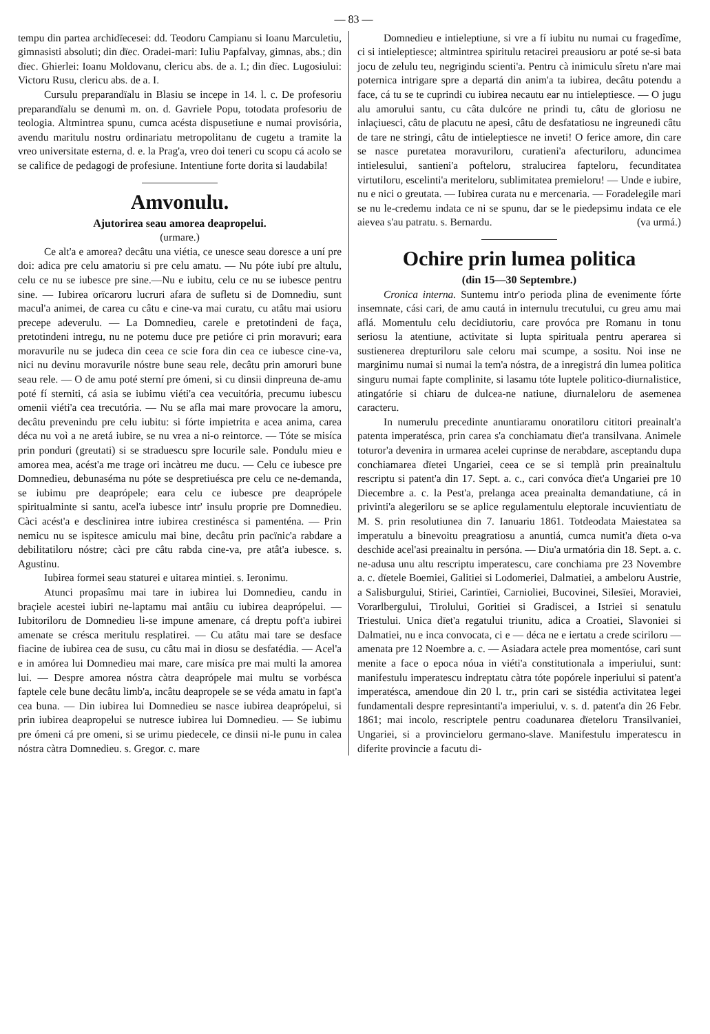— 83 —
tempu din partea archidïecesei: dd. Teodoru Campianu si Ioanu Marculetiu, gimnasisti absoluti; din dïec. Oradei-mari: Iuliu Papfalvay, gimnas, abs.; din dïec. Ghierlei: Ioanu Moldovanu, clericu abs. de a. I.; din dïec. Lugosiului: Victoru Rusu, clericu abs. de a. I.
Cursulu preparandïalu in Blasiu se incepe in 14. l. c. De profesoriu preparandïalu se denumì m. on. d. Gavriele Popu, totodata profesoriu de teologia. Altmintrea spunu, cumca acésta dispusetiune e numai provisória, avendu maritulu nostru ordinariatu metropolitanu de cugetu a tramite la vreo universitate esterna, d. e. la Prag'a, vreo doi teneri cu scopu cá acolo se se califice de pedagogi de profesiune. Intentiune forte dorita si laudabila!
Amvonulu.
Ajutorirea seau amorea deapropelui.
(urmare.)
Ce alt'a e amorea? decâtu una viétia, ce unesce seau doresce a uní pre doi: adica pre celu amatoriu si pre celu amatu. — Nu póte iubí pre altulu, celu ce nu se iubesce pre sine.—Nu e iubitu, celu ce nu se iubesce pentru sine. — Iubirea orïcaroru lucruri afara de sufletu si de Domnediu, sunt macul'a animei, de carea cu câtu e cine-va mai curatu, cu atâtu mai usioru precepe adeverulu. — La Domnedieu, carele e pretotindeni de faça, pretotindeni intregu, nu ne potemu duce pre petióre ci prin moravuri; eara moravurile nu se judeca din ceea ce scie fora din cea ce iubesce cine-va, nici nu devinu moravurile nóstre bune seau rele, decâtu prin amoruri bune seau rele. — O de amu poté sterní pre ómeni, si cu dinsii dinpreuna de-amu poté fí sterniti, cá asia se iubimu viéti'a cea vecuitória, precumu iubescu omenii viéti'a cea trecutória. — Nu se afla mai mare provocare la amoru, decâtu prevenindu pre celu iubitu: si fórte impietrita e acea anima, carea déca nu voì a ne aretá iubire, se nu vrea a ni-o reintorce. — Tóte se misíca prin ponduri (greutati) si se straduescu spre locurile sale. Pondulu mieu e amorea mea, acést'a me trage ori incàtreu me ducu. — Celu ce iubesce pre Domnedieu, debunaséma nu póte se despretiuésca pre celu ce ne-demanda, se iubimu pre deaprópele; eara celu ce iubesce pre deaprópele spiritualminte si santu, acel'a iubesce intr' insulu proprie pre Domnedieu. Càci acést'a e desclinirea intre iubirea crestinésca si pamenténa. — Prin nemicu nu se ispitesce amiculu mai bine, decâtu prin pacïnic'a rabdare a debilitatiloru nóstre; càci pre câtu rabda cine-va, pre atât'a iubesce. s. Agustinu.
Iubirea formei seau staturei e uitarea mintiei. s. Ieronimu.
Atunci propasîmu mai tare in iubirea lui Domnedieu, candu in braçiele acestei iubiri ne-laptamu mai antâiu cu iubirea deaprópelui. — Iubitoriloru de Domnedieu li-se impune amenare, cá dreptu poft'a iubirei amenate se crésca meritulu resplatirei. — Cu atâtu mai tare se desface fiacine de iubirea cea de susu, cu câtu mai in diosu se desfatédia. — Acel'a e in amórea lui Domnedieu mai mare, care misíca pre mai multi la amorea lui. — Despre amorea nóstra càtra deaprópele mai multu se vorbésca faptele cele bune decâtu limb'a, incâtu deapropele se se véda amatu in fapt'a cea buna. — Din iubirea lui Domnedieu se nasce iubirea deaprópelui, si prin iubirea deapropelui se nutresce iubirea lui Domnedieu. — Se iubimu pre ómeni cá pre omeni, si se urimu piedecele, ce dinsii ni-le punu in calea nóstra càtra Domnedieu. s. Gregor. c. mare
Domnedieu e intieleptiune, si vre a fí iubitu nu numai cu fragedîme, ci si intieleptiesce; altmintrea spiritulu retacirei preausioru ar poté se-si bata jocu de zelulu teu, negrigindu scienti'a. Pentru cà inimiculu sîretu n'are mai poternica intrigare spre a departá din anim'a ta iubirea, decâtu potendu a face, cá tu se te cuprindi cu iubirea necautu ear nu intieleptiesce. — O jugu alu amorului santu, cu câta dulcóre ne prindi tu, câtu de gloriosu ne inlaçiuesci, câtu de placutu ne apesi, câtu de desfatatiosu ne ingreunedi câtu de tare ne stringi, câtu de intieleptiesce ne inveti! O ferice amore, din care se nasce puretatea moravuriloru, curatieni'a afecturiloru, aduncimea intielesului, santieni'a pofteloru, stralucirea fapteloru, fecunditatea virtutiloru, escelinti'a meriteloru, sublimitatea premieloru! — Unde e iubire, nu e nici o greutata. — Iubirea curata nu e mercenaria. — Foradelegile mari se nu le-credemu indata ce ni se spunu, dar se le piedepsimu indata ce ele aievea s'au patratu. s. Bernardu. (va urmá.)
Ochire prin lumea politica
(din 15—30 Septembre.)
Cronica interna. Suntemu intr'o perioda plina de evenimente fórte insemnate, cási cari, de amu cautá in internulu trecutului, cu greu amu mai aflá. Momentulu celu decidiutoriu, care provóca pre Romanu in tonu seriosu la atentiune, activitate si lupta spirituala pentru aperarea si sustienerea drepturiloru sale celoru mai scumpe, a sositu. Noi inse ne marginimu numai si numai la tem'a nóstra, de a inregistrá din lumea politica singuru numai fapte complinite, si lasamu tóte luptele politico-diurnalistice, atingatórie si chiaru de dulcea-ne natiune, diurnaleloru de asemenea caracteru.
In numerulu precedinte anuntiaramu onoratiloru cititori preainalt'a patenta imperatésca, prin carea s'a conchiamatu dïet'a transilvana. Animele toturor'a devenira in urmarea acelei cuprinse de nerabdare, asceptandu dupa conchiamarea dïetei Ungariei, ceea ce se si templà prin preainaltulu rescriptu si patent'a din 17. Sept. a. c., cari convóca dïet'a Ungariei pre 10 Diecembre a. c. la Pest'a, prelanga acea preainalta demandatiune, cá in privinti'a alegeriloru se se aplice regulamentulu eleptorale incuvientiatu de M. S. prin resolutiunea din 7. Ianuariu 1861. Totdeodata Maiestatea sa imperatulu a binevoitu preagratiosu a anuntiá, cumca numit'a dïeta o-va deschide acel'asi preainaltu in persóna. — Diu'a urmatória din 18. Sept. a. c. ne-adusa unu altu rescriptu imperatescu, care conchiama pre 23 Novembre a. c. dïetele Boemiei, Galitiei si Lodomeriei, Dalmatiei, a ambeloru Austrie, a Salisburgului, Stiriei, Carintïei, Carnioliei, Bucovinei, Silesïei, Moraviei, Vorarlbergului, Tirolului, Goritiei si Gradiscei, a Istriei si senatulu Triestului. Unica dïet'a regatului triunitu, adica a Croatiei, Slavoniei si Dalmatiei, nu e inca convocata, ci e — déca ne e iertatu a crede sciriloru — amenata pre 12 Noembre a. c. — Asiadara actele prea momentóse, cari sunt menite a face o epoca nóua in viéti'a constitutionala a imperiului, sunt: manifestulu imperatescu indreptatu càtra tóte popórele inperiului si patent'a imperatésca, amendoue din 20 l. tr., prin cari se sistédia activitatea legei fundamentali despre represintanti'a imperiului, v. s. d. patent'a din 26 Febr. 1861; mai incolo, rescriptele pentru coadunarea dïeteloru Transilvaniei, Ungariei, si a provincieloru germano-slave. Manifestulu imperatescu in diferite provincie a facutu di-